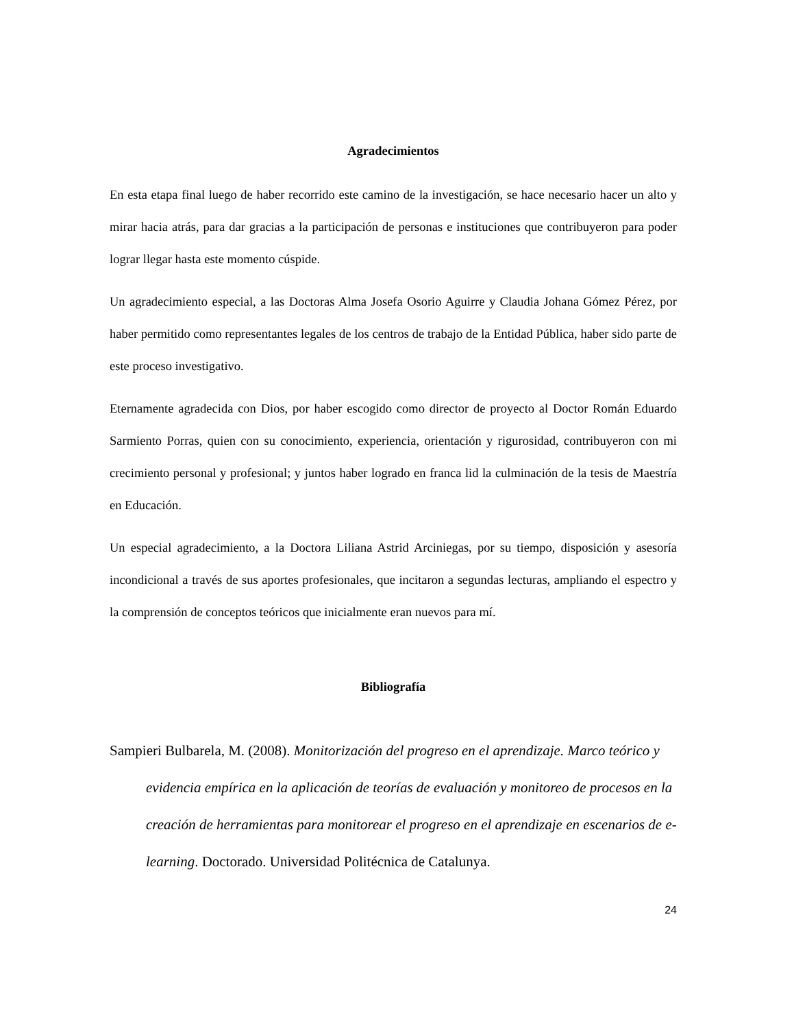Agradecimientos
En esta etapa final luego de haber recorrido este camino de la investigación, se hace necesario hacer un alto y mirar hacia atrás, para dar gracias a la participación de personas e instituciones que contribuyeron para poder lograr llegar hasta este momento cúspide.
Un agradecimiento especial, a las Doctoras Alma Josefa Osorio Aguirre y Claudia Johana Gómez Pérez, por haber permitido como representantes legales de los centros de trabajo de la Entidad Pública, haber sido parte de este proceso investigativo.
Eternamente agradecida con Dios, por haber escogido como director de proyecto al Doctor Román Eduardo Sarmiento Porras, quien con su conocimiento, experiencia, orientación y rigurosidad, contribuyeron con mi crecimiento personal y profesional; y juntos haber logrado en franca lid la culminación de la tesis de Maestría en Educación.
Un especial agradecimiento, a la Doctora Liliana Astrid Arciniegas, por su tiempo, disposición y asesoría incondicional a través de sus aportes profesionales, que incitaron a segundas lecturas, ampliando el espectro y la comprensión de conceptos teóricos que inicialmente eran nuevos para mí.
Bibliografía
Sampieri Bulbarela, M. (2008). Monitorización del progreso en el aprendizaje. Marco teórico y evidencia empírica en la aplicación de teorías de evaluación y monitoreo de procesos en la creación de herramientas para monitorear el progreso en el aprendizaje en escenarios de e-learning. Doctorado. Universidad Politécnica de Catalunya.
24